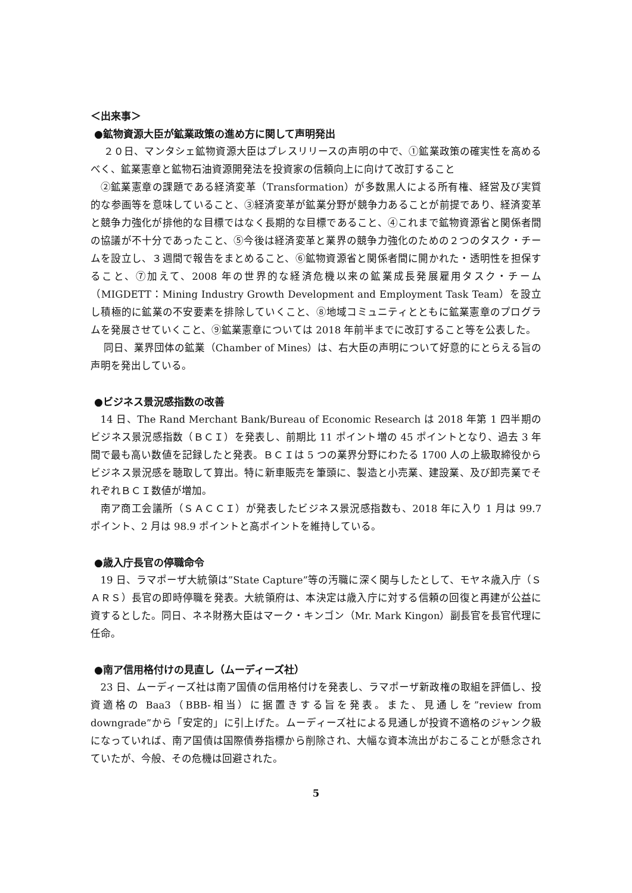＜出来事＞
●鉱物資源大臣が鉱業政策の進め方に関して声明発出
２０日、マンタシェ鉱物資源大臣はプレスリリースの声明の中で、①鉱業政策の確実性を高めるべく、鉱業憲章と鉱物石油資源開発法を投資家の信頼向上に向けて改訂すること
②鉱業憲章の課題である経済変革（Transformation）が多数黒人による所有権、経営及び実質的な参画等を意味していること、③経済変革が鉱業分野が競争力あることが前提であり、経済変革と競争力強化が排他的な目標ではなく長期的な目標であること、④これまで鉱物資源省と関係者間の協議が不十分であったこと、⑤今後は経済変革と業界の競争力強化のための２つのタスク・チームを設立し、３週間で報告をまとめること、⑥鉱物資源省と関係者間に開かれた・透明性を担保すること、⑦加えて、2008 年の世界的な経済危機以来の鉱業成長発展雇用タスク・チーム（MIGDETT：Mining Industry Growth Development and Employment Task Team）を設立し積極的に鉱業の不安要素を排除していくこと、⑧地域コミュニティとともに鉱業憲章のプログラムを発展させていくこと、⑨鉱業憲章については 2018 年前半までに改訂すること等を公表した。
同日、業界団体の鉱業（Chamber of Mines）は、右大臣の声明について好意的にとらえる旨の声明を発出している。
●ビジネス景況感指数の改善
14 日、The Rand Merchant Bank/Bureau of Economic Research は 2018 年第 1 四半期のビジネス景況感指数（ＢＣＩ）を発表し、前期比 11 ポイント増の 45 ポイントとなり、過去 3 年間で最も高い数値を記録したと発表。ＢＣＩは 5 つの業界分野にわたる 1700 人の上級取締役からビジネス景況感を聴取して算出。特に新車販売を筆頭に、製造と小売業、建設業、及び卸売業でそれぞれＢＣＩ数値が増加。
南ア商工会議所（ＳＡＣＣＩ）が発表したビジネス景況感指数も、2018 年に入り 1 月は 99.7 ポイント、2 月は 98.9 ポイントと高ポイントを維持している。
●歳入庁長官の停職命令
19 日、ラマポーザ大統領は”State Capture”等の汚職に深く関与したとして、モヤネ歳入庁（ＳＡＲＳ）長官の即時停職を発表。大統領府は、本決定は歳入庁に対する信頼の回復と再建が公益に資するとした。同日、ネネ財務大臣はマーク・キンゴン（Mr. Mark Kingon）副長官を長官代理に任命。
●南ア信用格付けの見直し（ムーディーズ社）
23 日、ムーディーズ社は南ア国債の信用格付けを発表し、ラマポーザ新政権の取組を評価し、投資適格の Baa3（BBB-相当）に据置きする旨を発表。また、見通しを”review from downgrade”から「安定的」に引上げた。ムーディーズ社による見通しが投資不適格のジャンク級になっていれば、南ア国債は国際債券指標から削除され、大幅な資本流出がおこることが懸念されていたが、今般、その危機は回避された。
5